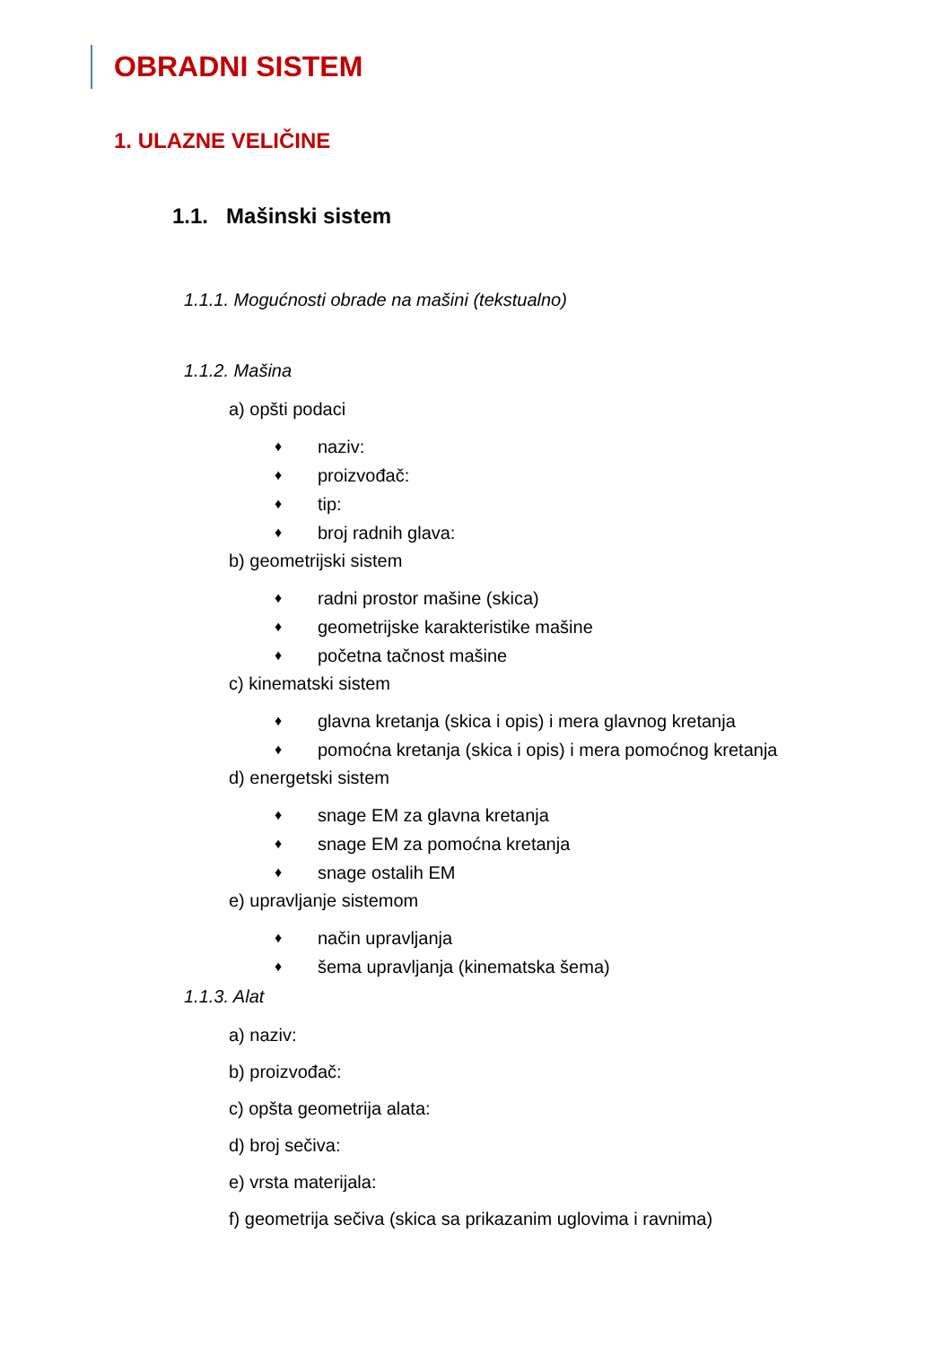OBRADNI SISTEM
1. ULAZNE VELIČINE
1.1. Mašinski sistem
1.1.1. Mogućnosti obrade na mašini (tekstualno)
1.1.2. Mašina
a) opšti podaci
♦ naziv:
♦ proizvođač:
♦ tip:
♦ broj radnih glava:
b) geometrijski sistem
♦ radni prostor mašine (skica)
♦ geometrijske karakteristike mašine
♦ početna tačnost mašine
c) kinematski sistem
♦ glavna kretanja (skica i opis) i mera glavnog kretanja
♦ pomoćna kretanja (skica i opis) i mera pomoćnog kretanja
d) energetski sistem
♦ snage EM za glavna kretanja
♦ snage EM za pomoćna kretanja
♦ snage ostalih EM
e) upravljanje sistemom
♦ način upravljanja
♦ šema upravljanja (kinematska šema)
1.1.3. Alat
a) naziv:
b) proizvođač:
c) opšta geometrija alata:
d) broj sečiva:
e) vrsta materijala:
f) geometrija sečiva (skica sa prikazanim uglovima i ravnima)